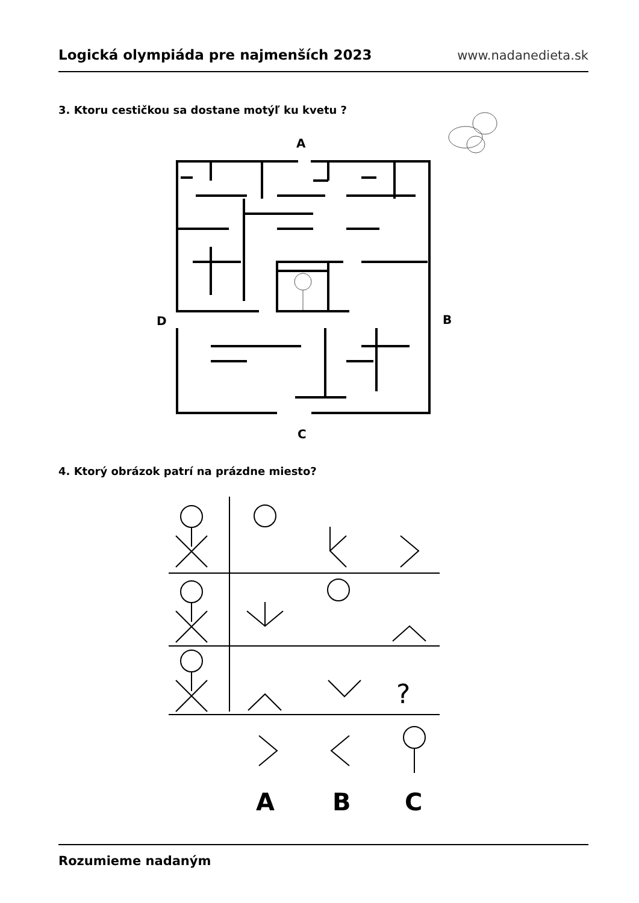Logická olympiáda pre najmenších 2023 www.nadanedieta.sk
3. Ktoru cestičkou sa dostane motýľ ku kvetu ?
4. Ktorý obrázok patrí na prázdne miesto?
A
D
B
C
?
A
B
C
Rozumieme nadaným